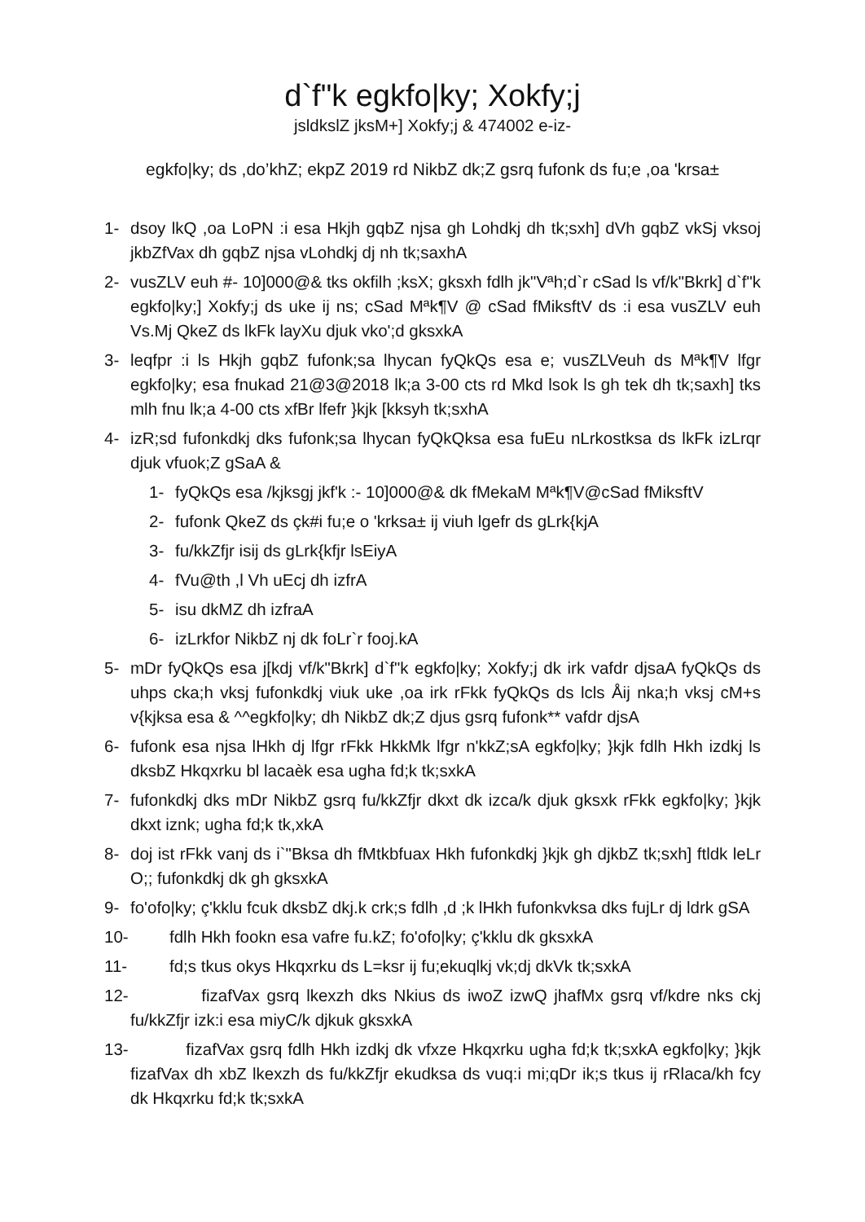d`f"k egkfo|ky; Xokfy;j
jsldkslZ jksM+] Xokfy;j & 474002 e-iz-
egkfo|ky; ds ,do’khZ; ekpZ 2019 rd NikbZ dk;Z gsrq fufonk ds fu;e ,oa 'krsa±
1- dsoy lkQ ,oa LoPN :i esa Hkjh gqbZ njsa gh Lohdkj dh tk;sxh] dVh gqbZ vkSj vksoj jkbZfVax dh gqbZ njsa vLohdkj dj nh tk;saxhA
2- vusZLV euh #- 10]000@& tks okfilh ;ksX; gksxh fdlh jk"Vªh;d`r cSad ls vf/k"Bkrk] d`f"k egkfo|ky;] Xokfy;j ds uke ij ns; cSad Mªk¶V @ cSad fMiksftV ds :i esa vusZLV euh Vs.Mj QkeZ ds lkFk layXu djuk vko';d gksxkA
3- leqfpr :i ls Hkjh gqbZ fufonk;sa lhycan fyQkQs esa e; vusZLVeuh ds Mªk¶V lfgr egkfo|ky; esa fnukad 21@3@2018 lk;a 3-00 cts rd Mkd lsok ls gh tek dh tk;saxh] tks mlh fnu lk;a 4-00 cts xfBr lfefr }kjk [kksyh tk;sxhA
4- izR;sd fufonkdkj dks fufonk;sa lhycan fyQkQksa esa fuEu nLrkostksa ds lkFk izLrqr djuk vfuok;Z gSaA &
1- fyQkQs esa /kjksgj jkf'k :- 10]000@& dk fMekaM Mªk¶V@cSad fMiksftV
2- fufonk QkeZ ds çk#i fu;e o 'krksa± ij viuh lgefr ds gLrk{kjA
3- fu/kkZfjr isij ds gLrk{kfjr lsEiyA
4- fVu@th ,l Vh uEcj dh izfrA
5- isu dkMZ dh izfraA
6- izLrkfor NikbZ nj dk foLr`r fooj.kA
5- mDr fyQkQs esa j[kdj vf/k"Bkrk] d`f"k egkfo|ky; Xokfy;j dk irk vafdr djsaA fyQkQs ds uhps cka;h vksj fufonkdkj viuk uke ,oa irk rFkk fyQkQs ds lcls Åij nka;h vksj cM+s v{kjksa esa & ^^egkfo|ky; dh NikbZ dk;Z djus gsrq fufonk** vafdr djsA
6- fufonk esa njsa lHkh dj lfgr rFkk HkkMk lfgr n'kkZ;sA egkfo|ky; }kjk fdlh Hkh izdkj ls dksbZ Hkqxrku bl lacaèk esa ugha fd;k tk;sxkA
7- fufonkdkj dks mDr NikbZ gsrq fu/kkZfjr dkxt dk izca/k djuk gksxk rFkk egkfo|ky; }kjk dkxt iznk; ugha fd;k tk,xkA
8- doj ist rFkk vanj ds i`"Bksa dh fMtkbfuax Hkh fufonkdkj }kjk gh djkbZ tk;sxh] ftldk leLr O;; fufonkdkj dk gh gksxkA
9- fo'ofo|ky; ç'kklu fcuk dksbZ dkj.k crk;s fdlh ,d ;k lHkh fufonkvksa dks fujLr dj ldrk gSA
10- fdlh Hkh fookn esa vafre fu.kZ; fo'ofo|ky; ç'kklu dk gksxkA
11- fd;s tkus okys Hkqxrku ds L=ksr ij fu;ekuqlkj vk;dj dkVk tk;sxkA
12- fizafVax gsrq lkexzh dks Nkius ds iwoZ izwQ jhafMx gsrq vf/kdre nks ckj fu/kkZfjr izk:i esa miyC/k djkuk gksxkA
13- fizafVax gsrq fdlh Hkh izdkj dk vfxze Hkqxrku ugha fd;k tk;sxkA egkfo|ky; }kjk fizafVax dh xbZ lkexzh ds fu/kkZfjr ekudksa ds vuq:i mi;qDr ik;s tkus ij rRlaca/kh fcy dk Hkqxrku fd;k tk;sxkA